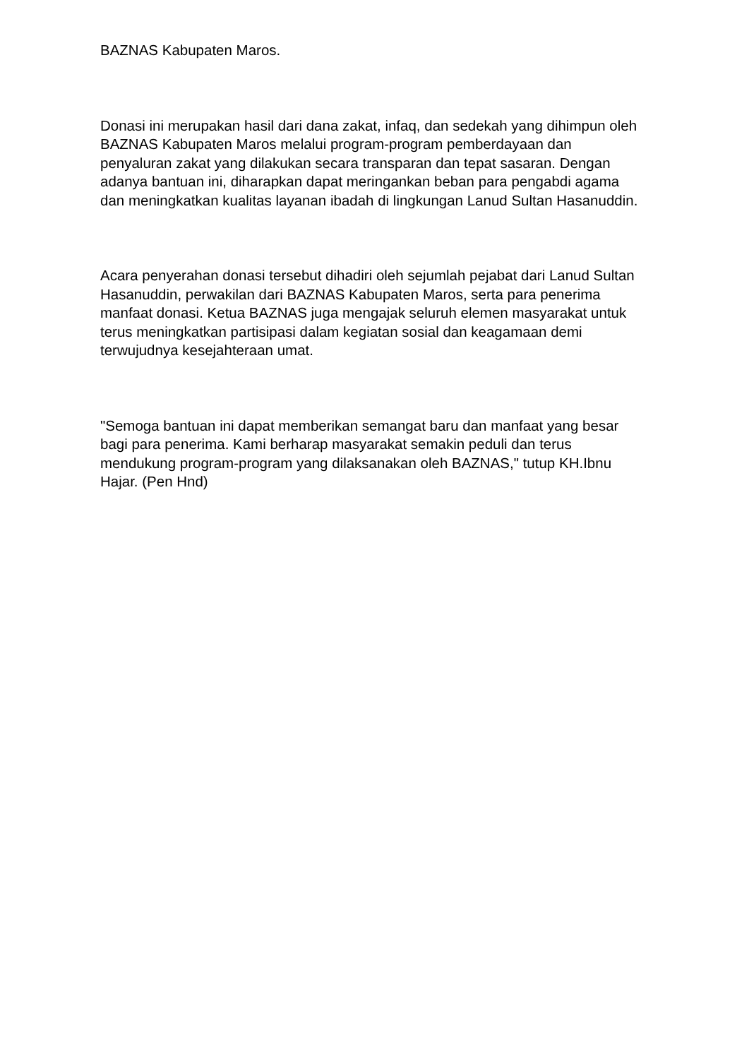BAZNAS Kabupaten Maros.
Donasi ini merupakan hasil dari dana zakat, infaq, dan sedekah yang dihimpun oleh BAZNAS Kabupaten Maros melalui program-program pemberdayaan dan penyaluran zakat yang dilakukan secara transparan dan tepat sasaran. Dengan adanya bantuan ini, diharapkan dapat meringankan beban para pengabdi agama dan meningkatkan kualitas layanan ibadah di lingkungan Lanud Sultan Hasanuddin.
Acara penyerahan donasi tersebut dihadiri oleh sejumlah pejabat dari Lanud Sultan Hasanuddin, perwakilan dari BAZNAS Kabupaten Maros, serta para penerima manfaat donasi. Ketua BAZNAS juga mengajak seluruh elemen masyarakat untuk terus meningkatkan partisipasi dalam kegiatan sosial dan keagamaan demi terwujudnya kesejahteraan umat.
"Semoga bantuan ini dapat memberikan semangat baru dan manfaat yang besar bagi para penerima. Kami berharap masyarakat semakin peduli dan terus mendukung program-program yang dilaksanakan oleh BAZNAS," tutup KH.Ibnu Hajar. (Pen Hnd)